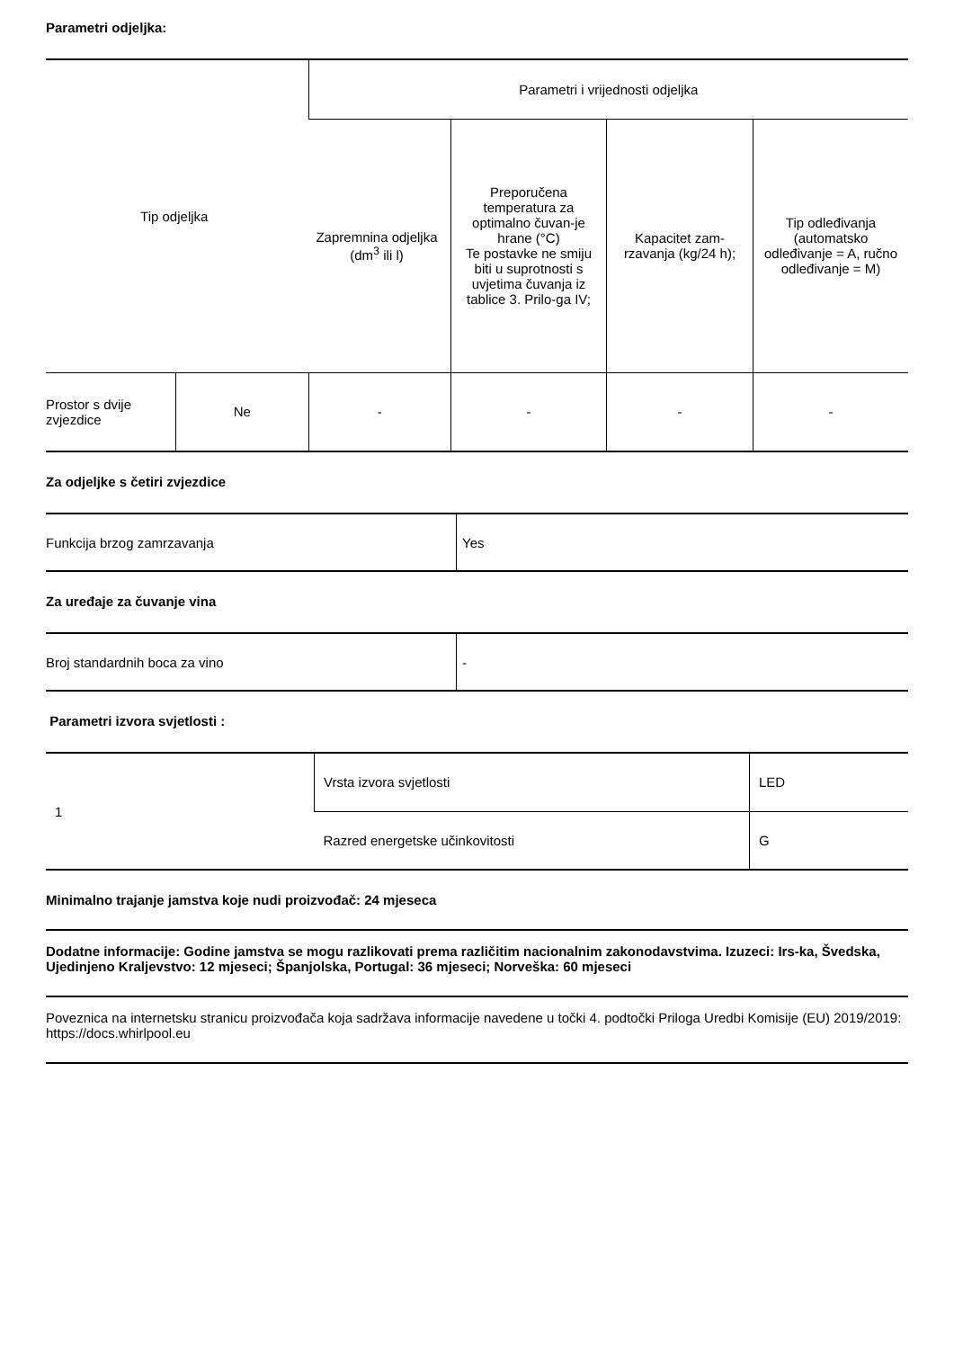Parametri odjeljka:
| Tip odjeljka | | Parametri i vrijednosti odjeljka | | | |
| --- | --- | --- | --- | --- | --- |
| | | Zapremnina odjeljka (dm<sup>3</sup> ili l) | Preporučena temperatura za optimalno čuvan-je hrane (°C) Te postavke ne smiju biti u suprotnosti s uvjetima čuvanja iz tablice 3. Prilo-ga IV; | Kapacitet zam-rzavanja (kg/24 h); | Tip odleđivanja (automatsko odleđivanje = A, ručno odleđivanje = M) |
| Prostor s dvije zvjezdice | Ne | - | - | - | - |
Za odjeljke s četiri zvjezdice
| Funkcija brzog zamrzavanja | Yes |
Za uređaje za čuvanje vina
| Broj standardnih boca za vino | - |
Parametri izvora svjetlosti :
| 1 | Vrsta izvora svjetlosti | LED |
| | Razred energetske učinkovitosti | G |
Minimalno trajanje jamstva koje nudi proizvođač: 24 mjeseca
Dodatne informacije: Godine jamstva se mogu razlikovati prema različitim nacionalnim zakonodavstvima. Izuzeci: Irs-ka, Švedska, Ujedinjeno Kraljevstvo: 12 mjeseci; Španjolska, Portugal: 36 mjeseci; Norveška: 60 mjeseci
Poveznica na internetsku stranicu proizvođača koja sadržava informacije navedene u točki 4. podtočki Priloga Uredbi Komisije (EU) 2019/2019: https://docs.whirlpool.eu